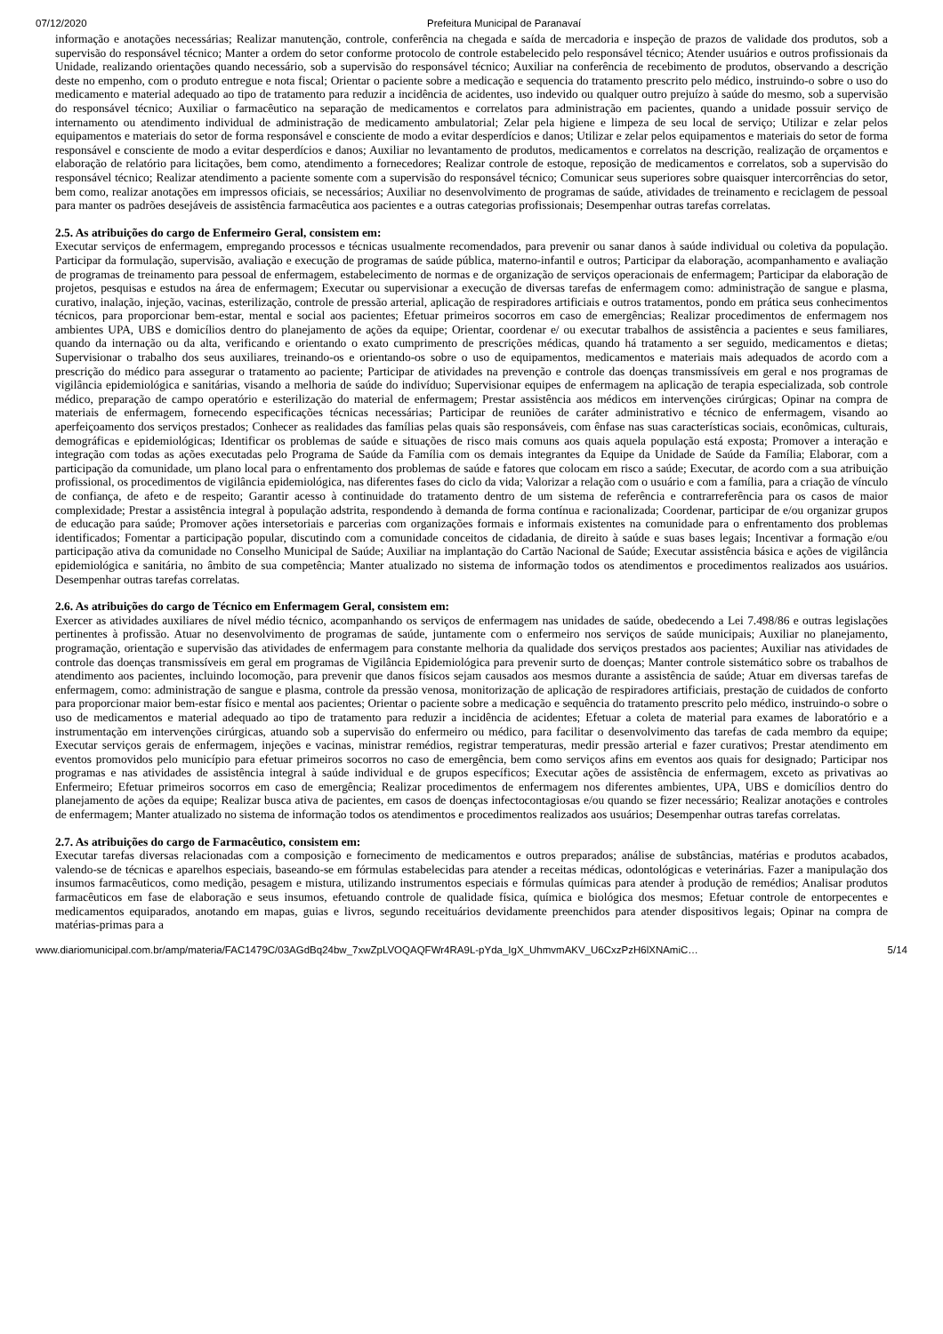07/12/2020 Prefeitura Municipal de Paranavaí
informação e anotações necessárias; Realizar manutenção, controle, conferência na chegada e saída de mercadoria e inspeção de prazos de validade dos produtos, sob a supervisão do responsável técnico; Manter a ordem do setor conforme protocolo de controle estabelecido pelo responsável técnico; Atender usuários e outros profissionais da Unidade, realizando orientações quando necessário, sob a supervisão do responsável técnico; Auxiliar na conferência de recebimento de produtos, observando a descrição deste no empenho, com o produto entregue e nota fiscal; Orientar o paciente sobre a medicação e sequencia do tratamento prescrito pelo médico, instruindo-o sobre o uso do medicamento e material adequado ao tipo de tratamento para reduzir a incidência de acidentes, uso indevido ou qualquer outro prejuízo à saúde do mesmo, sob a supervisão do responsável técnico; Auxiliar o farmacêutico na separação de medicamentos e correlatos para administração em pacientes, quando a unidade possuir serviço de internamento ou atendimento individual de administração de medicamento ambulatorial; Zelar pela higiene e limpeza de seu local de serviço; Utilizar e zelar pelos equipamentos e materiais do setor de forma responsável e consciente de modo a evitar desperdícios e danos; Utilizar e zelar pelos equipamentos e materiais do setor de forma responsável e consciente de modo a evitar desperdícios e danos; Auxiliar no levantamento de produtos, medicamentos e correlatos na descrição, realização de orçamentos e elaboração de relatório para licitações, bem como, atendimento a fornecedores; Realizar controle de estoque, reposição de medicamentos e correlatos, sob a supervisão do responsável técnico; Realizar atendimento a paciente somente com a supervisão do responsável técnico; Comunicar seus superiores sobre quaisquer intercorrências do setor, bem como, realizar anotações em impressos oficiais, se necessários; Auxiliar no desenvolvimento de programas de saúde, atividades de treinamento e reciclagem de pessoal para manter os padrões desejáveis de assistência farmacêutica aos pacientes e a outras categorias profissionais; Desempenhar outras tarefas correlatas.
2.5. As atribuições do cargo de Enfermeiro Geral, consistem em:
Executar serviços de enfermagem, empregando processos e técnicas usualmente recomendados, para prevenir ou sanar danos à saúde individual ou coletiva da população. Participar da formulação, supervisão, avaliação e execução de programas de saúde pública, materno-infantil e outros; Participar da elaboração, acompanhamento e avaliação de programas de treinamento para pessoal de enfermagem, estabelecimento de normas e de organização de serviços operacionais de enfermagem; Participar da elaboração de projetos, pesquisas e estudos na área de enfermagem; Executar ou supervisionar a execução de diversas tarefas de enfermagem como: administração de sangue e plasma, curativo, inalação, injeção, vacinas, esterilização, controle de pressão arterial, aplicação de respiradores artificiais e outros tratamentos, pondo em prática seus conhecimentos técnicos, para proporcionar bem-estar, mental e social aos pacientes; Efetuar primeiros socorros em caso de emergências; Realizar procedimentos de enfermagem nos ambientes UPA, UBS e domicílios dentro do planejamento de ações da equipe; Orientar, coordenar e/ ou executar trabalhos de assistência a pacientes e seus familiares, quando da internação ou da alta, verificando e orientando o exato cumprimento de prescrições médicas, quando há tratamento a ser seguido, medicamentos e dietas; Supervisionar o trabalho dos seus auxiliares, treinando-os e orientando-os sobre o uso de equipamentos, medicamentos e materiais mais adequados de acordo com a prescrição do médico para assegurar o tratamento ao paciente; Participar de atividades na prevenção e controle das doenças transmissíveis em geral e nos programas de vigilância epidemiológica e sanitárias, visando a melhoria de saúde do indivíduo; Supervisionar equipes de enfermagem na aplicação de terapia especializada, sob controle médico, preparação de campo operatório e esterilização do material de enfermagem; Prestar assistência aos médicos em intervenções cirúrgicas; Opinar na compra de materiais de enfermagem, fornecendo especificações técnicas necessárias; Participar de reuniões de caráter administrativo e técnico de enfermagem, visando ao aperfeiçoamento dos serviços prestados; Conhecer as realidades das famílias pelas quais são responsáveis, com ênfase nas suas características sociais, econômicas, culturais, demográficas e epidemiológicas; Identificar os problemas de saúde e situações de risco mais comuns aos quais aquela população está exposta; Promover a interação e integração com todas as ações executadas pelo Programa de Saúde da Família com os demais integrantes da Equipe da Unidade de Saúde da Família; Elaborar, com a participação da comunidade, um plano local para o enfrentamento dos problemas de saúde e fatores que colocam em risco a saúde; Executar, de acordo com a sua atribuição profissional, os procedimentos de vigilância epidemiológica, nas diferentes fases do ciclo da vida; Valorizar a relação com o usuário e com a família, para a criação de vínculo de confiança, de afeto e de respeito; Garantir acesso à continuidade do tratamento dentro de um sistema de referência e contrarreferência para os casos de maior complexidade; Prestar a assistência integral à população adstrita, respondendo à demanda de forma contínua e racionalizada; Coordenar, participar de e/ou organizar grupos de educação para saúde; Promover ações intersetoriais e parcerias com organizações formais e informais existentes na comunidade para o enfrentamento dos problemas identificados; Fomentar a participação popular, discutindo com a comunidade conceitos de cidadania, de direito à saúde e suas bases legais; Incentivar a formação e/ou participação ativa da comunidade no Conselho Municipal de Saúde; Auxiliar na implantação do Cartão Nacional de Saúde; Executar assistência básica e ações de vigilância epidemiológica e sanitária, no âmbito de sua competência; Manter atualizado no sistema de informação todos os atendimentos e procedimentos realizados aos usuários. Desempenhar outras tarefas correlatas.
2.6. As atribuições do cargo de Técnico em Enfermagem Geral, consistem em:
Exercer as atividades auxiliares de nível médio técnico, acompanhando os serviços de enfermagem nas unidades de saúde, obedecendo a Lei 7.498/86 e outras legislações pertinentes à profissão. Atuar no desenvolvimento de programas de saúde, juntamente com o enfermeiro nos serviços de saúde municipais; Auxiliar no planejamento, programação, orientação e supervisão das atividades de enfermagem para constante melhoria da qualidade dos serviços prestados aos pacientes; Auxiliar nas atividades de controle das doenças transmissíveis em geral em programas de Vigilância Epidemiológica para prevenir surto de doenças; Manter controle sistemático sobre os trabalhos de atendimento aos pacientes, incluindo locomoção, para prevenir que danos físicos sejam causados aos mesmos durante a assistência de saúde; Atuar em diversas tarefas de enfermagem, como: administração de sangue e plasma, controle da pressão venosa, monitorização de aplicação de respiradores artificiais, prestação de cuidados de conforto para proporcionar maior bem-estar físico e mental aos pacientes; Orientar o paciente sobre a medicação e sequência do tratamento prescrito pelo médico, instruindo-o sobre o uso de medicamentos e material adequado ao tipo de tratamento para reduzir a incidência de acidentes; Efetuar a coleta de material para exames de laboratório e a instrumentação em intervenções cirúrgicas, atuando sob a supervisão do enfermeiro ou médico, para facilitar o desenvolvimento das tarefas de cada membro da equipe; Executar serviços gerais de enfermagem, injeções e vacinas, ministrar remédios, registrar temperaturas, medir pressão arterial e fazer curativos; Prestar atendimento em eventos promovidos pelo município para efetuar primeiros socorros no caso de emergência, bem como serviços afins em eventos aos quais for designado; Participar nos programas e nas atividades de assistência integral à saúde individual e de grupos específicos; Executar ações de assistência de enfermagem, exceto as privativas ao Enfermeiro; Efetuar primeiros socorros em caso de emergência; Realizar procedimentos de enfermagem nos diferentes ambientes, UPA, UBS e domicílios dentro do planejamento de ações da equipe; Realizar busca ativa de pacientes, em casos de doenças infectocontagiosas e/ou quando se fizer necessário; Realizar anotações e controles de enfermagem; Manter atualizado no sistema de informação todos os atendimentos e procedimentos realizados aos usuários; Desempenhar outras tarefas correlatas.
2.7. As atribuições do cargo de Farmacêutico, consistem em:
Executar tarefas diversas relacionadas com a composição e fornecimento de medicamentos e outros preparados; análise de substâncias, matérias e produtos acabados, valendo-se de técnicas e aparelhos especiais, baseando-se em fórmulas estabelecidas para atender a receitas médicas, odontológicas e veterinárias. Fazer a manipulação dos insumos farmacêuticos, como medição, pesagem e mistura, utilizando instrumentos especiais e fórmulas químicas para atender à produção de remédios; Analisar produtos farmacêuticos em fase de elaboração e seus insumos, efetuando controle de qualidade física, química e biológica dos mesmos; Efetuar controle de entorpecentes e medicamentos equiparados, anotando em mapas, guias e livros, segundo receituários devidamente preenchidos para atender dispositivos legais; Opinar na compra de matérias-primas para a
www.diariomunicipal.com.br/amp/materia/FAC1479C/03AGdBq24bw_7xwZpLVOQAQFWr4RA9L-pYda_IgX_UhmvmAKV_U6CxzPzH6lXNAmiC… 5/14